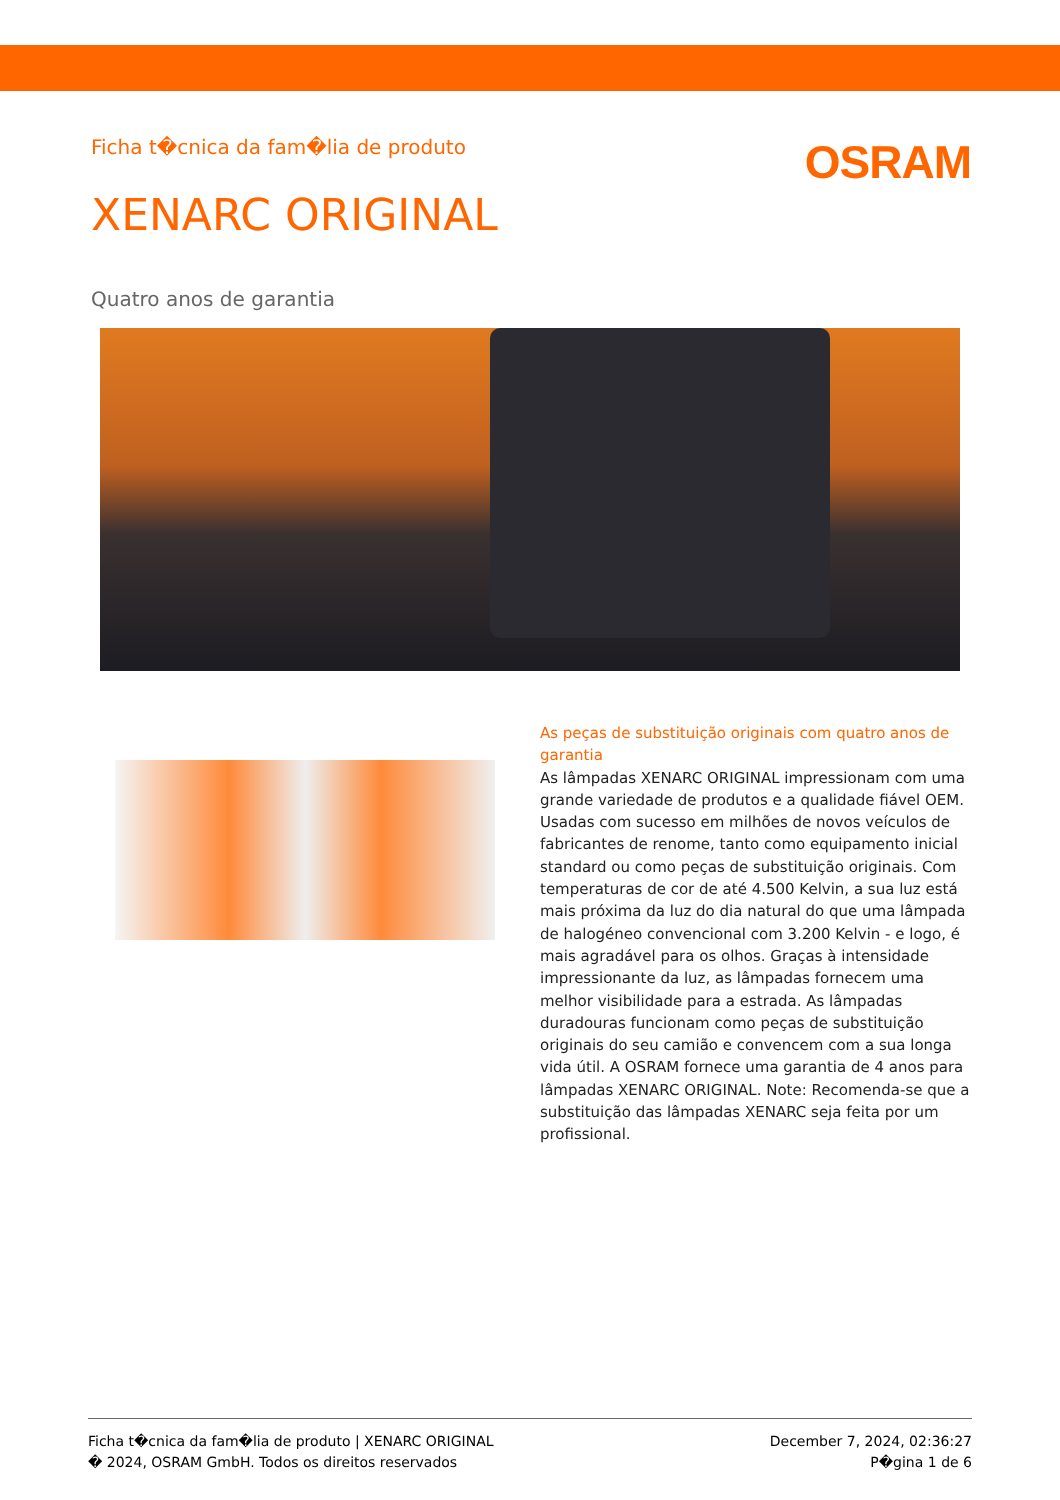Ficha t�cnica da fam�lia de produto
OSRAM
XENARC ORIGINAL
Quatro anos de garantia
As peças de substituição originais com quatro anos de garantia
As lâmpadas XENARC ORIGINAL impressionam com uma grande variedade de produtos e a qualidade fiável OEM. Usadas com sucesso em milhões de novos veículos de fabricantes de renome, tanto como equipamento inicial standard ou como peças de substituição originais. Com temperaturas de cor de até 4.500 Kelvin, a sua luz está mais próxima da luz do dia natural do que uma lâmpada de halogéneo convencional com 3.200 Kelvin - e logo, é mais agradável para os olhos. Graças à intensidade impressionante da luz, as lâmpadas fornecem uma melhor visibilidade para a estrada. As lâmpadas duradouras funcionam como peças de substituição originais do seu camião e convencem com a sua longa vida útil. A OSRAM fornece uma garantia de 4 anos para lâmpadas XENARC ORIGINAL. Note: Recomenda-se que a substituição das lâmpadas XENARC seja feita por um profissional.
Ficha t�cnica da fam�lia de produto | XENARC ORIGINAL
� 2024, OSRAM GmbH. Todos os direitos reservados
December 7, 2024, 02:36:27
P�gina 1 de 6